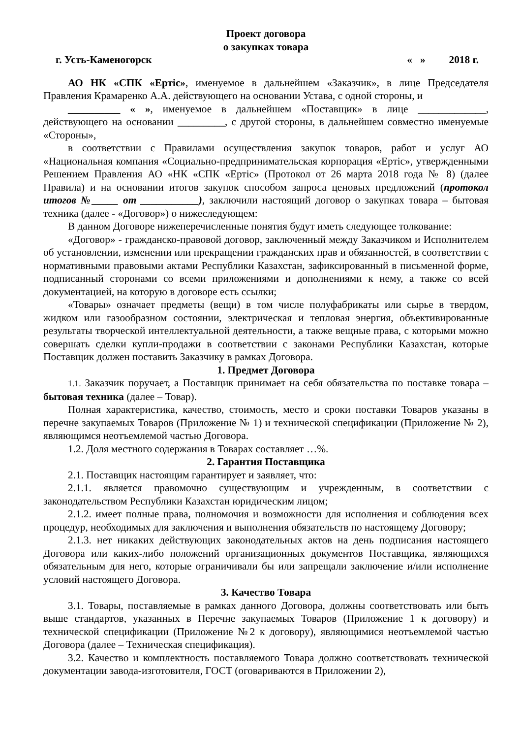Проект договора
о закупках товара
г. Усть-Каменогорск « » 2018 г.
АО НК «СПК «Ертіс», именуемое в дальнейшем «Заказчик», в лице Председателя Правления Крамаренко А.А. действующего на основании Устава, с одной стороны, и
__________ « », именуемое в дальнейшем «Поставщик» в лице _____________, действующего на основании _________, с другой стороны, в дальнейшем совместно именуемые «Стороны»,
в соответствии с Правилами осуществления закупок товаров, работ и услуг АО «Национальная компания «Социально-предпринимательская корпорация «Ертіс», утвержденными Решением Правления АО «НК «СПК «Ертіс» (Протокол от 26 марта 2018 года № 8) (далее Правила) и на основании итогов закупок способом запроса ценовых предложений (протокол итогов №_____ от ___________), заключили настоящий договор о закупках товара – бытовая техника (далее - «Договор») о нижеследующем:
В данном Договоре нижеперечисленные понятия будут иметь следующее толкование:
«Договор» - гражданско-правовой договор, заключенный между Заказчиком и Исполнителем об установлении, изменении или прекращении гражданских прав и обязанностей, в соответствии с нормативными правовыми актами Республики Казахстан, зафиксированный в письменной форме, подписанный сторонами со всеми приложениями и дополнениями к нему, а также со всей документацией, на которую в договоре есть ссылки;
«Товары» означает предметы (вещи) в том числе полуфабрикаты или сырье в твердом, жидком или газообразном состоянии, электрическая и тепловая энергия, объективированные результаты творческой интеллектуальной деятельности, а также вещные права, с которыми можно совершать сделки купли-продажи в соответствии с законами Республики Казахстан, которые Поставщик должен поставить Заказчику в рамках Договора.
1. Предмет Договора
1.1. Заказчик поручает, а Поставщик принимает на себя обязательства по поставке товара – бытовая техника (далее – Товар).
Полная характеристика, качество, стоимость, место и сроки поставки Товаров указаны в перечне закупаемых Товаров (Приложение № 1) и технической спецификации (Приложение № 2), являющимся неотъемлемой частью Договора.
1.2. Доля местного содержания в Товарах составляет …%.
2. Гарантия Поставщика
2.1. Поставщик настоящим гарантирует и заявляет, что:
2.1.1. является правомочно существующим и учрежденным, в соответствии с законодательством Республики Казахстан юридическим лицом;
2.1.2. имеет полные права, полномочия и возможности для исполнения и соблюдения всех процедур, необходимых для заключения и выполнения обязательств по настоящему Договору;
2.1.3. нет никаких действующих законодательных актов на день подписания настоящего Договора или каких-либо положений организационных документов Поставщика, являющихся обязательным для него, которые ограничивали бы или запрещали заключение и/или исполнение условий настоящего Договора.
3. Качество Товара
3.1. Товары, поставляемые в рамках данного Договора, должны соответствовать или быть выше стандартов, указанных в Перечне закупаемых Товаров (Приложение 1 к договору) и технической спецификации (Приложение №2 к договору), являющимися неотъемлемой частью Договора (далее – Техническая спецификация).
3.2. Качество и комплектность поставляемого Товара должно соответствовать технической документации завода-изготовителя, ГОСТ (оговариваются в Приложении 2),